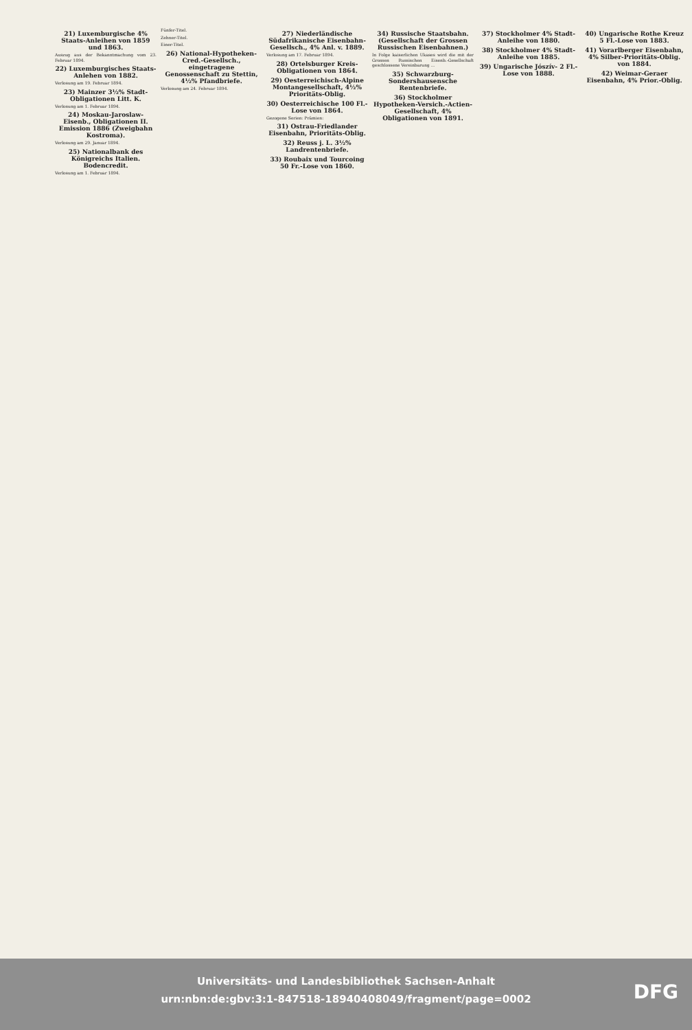21) Luxemburgische 4% Staats-Anleihen von 1859 und 1863.
Auszug aus der Bekanntmachung vom 23. Februar 1894.
22) Luxemburgisches Staats-Anlehen von 1882.
Verlosung am 19. Februar 1894.
23) Mainzer 3½% Stadt-Obligationen Litt. K.
Verlosung am 1. Februar 1894.
24) Moskau-Jaroslaw-Eisenb., Obligationen II. Emission 1886 (Zweigbahn Kostroma).
Verlosung am 29. Januar 1894.
25) Nationalbank des Königreichs Italien. Bodencredit.
Verlosung am 1. Februar 1894.
Fünfer-Titel.
Zehner-Titel.
Einer-Titel.
26) National-Hypotheken-Cred.-Gesellsch., eingetragene Genossenschaft zu Stettin, 4½% Pfandbriefe.
Verlosung am 24. Februar 1894.
27) Niederländische Südafrikanische Eisenbahn-Gesellsch., 4% Anl. v. 1889.
Verlosung am 17. Februar 1894.
28) Ortelsburger Kreis-Obligationen von 1864.
29) Oesterreichisch-Alpine Montangesellschaft, 4½% Prioritäts-Oblig.
30) Oesterreichische 100 Fl.-Lose von 1864.
Gezogene Serien: Prämien:
31) Ostrau-Friedlander Eisenbahn, Prioritäts-Oblig.
32) Reuss j. L. 3½% Landrentenbriefe.
33) Roubaix und Tourcoing 50 Fr.-Lose von 1860.
34) Russische Staatsbahn. (Gesellschaft der Grossen Russischen Eisenbahnen.)
In Folge kaiserlichen Ukases wird die mit der Grossen Russischen Eisenb.-Gesellschaft geschlossene Vereinbarung ...
35) Schwarzburg-Sondershausensche Rentenbriefe.
36) Stockholmer Hypotheken-Versich.-Actien-Gesellschaft, 4% Obligationen von 1891.
37) Stockholmer 4% Stadt-Anleihe von 1880.
38) Stockholmer 4% Stadt-Anleihe von 1885.
39) Ungarische Jószív- 2 Fl.-Lose von 1888.
40) Ungarische Rothe Kreuz 5 Fl.-Lose von 1883.
41) Vorarlberger Eisenbahn, 4% Silber-Prioritäts-Oblig. von 1884.
42) Weimar-Geraer Eisenbahn, 4% Prior.-Oblig.
Universitäts- und Landesbibliothek Sachsen-Anhalt
urn:nbn:de:gbv:3:1-847518-18940408049/fragment/page=0002
DFG